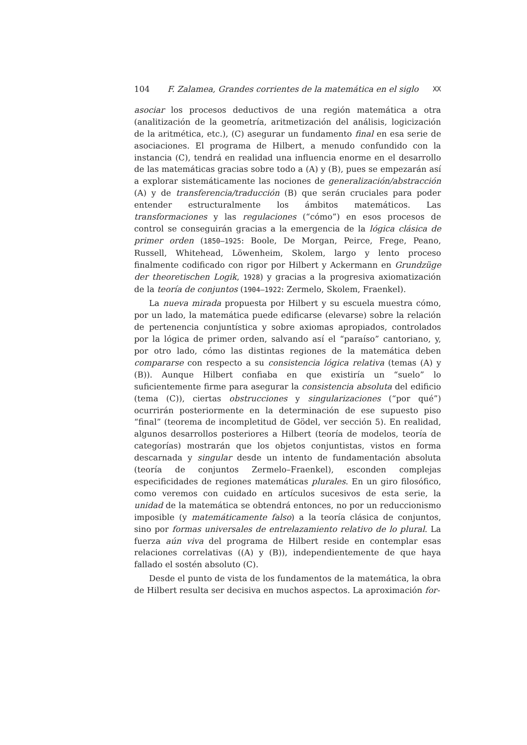104 F. Zalamea, Grandes corrientes de la matemática en el siglo XX
asociar los procesos deductivos de una región matemática a otra (analitización de la geometría, aritmetización del análisis, logicización de la aritmética, etc.), (C) asegurar un fundamento final en esa serie de asociaciones. El programa de Hilbert, a menudo confundido con la instancia (C), tendrá en realidad una influencia enorme en el desarrollo de las matemáticas gracias sobre todo a (A) y (B), pues se empezarán así a explorar sistemáticamente las nociones de generalización/abstracción (A) y de transferencia/traducción (B) que serán cruciales para poder entender estructuralmente los ámbitos matemáticos. Las transformaciones y las regulaciones (“cómo”) en esos procesos de control se conseguirán gracias a la emergencia de la lógica clásica de primer orden (1850–1925: Boole, De Morgan, Peirce, Frege, Peano, Russell, Whitehead, Löwenheim, Skolem, largo y lento proceso finalmente codificado con rigor por Hilbert y Ackermann en Grundzüge der theoretischen Logik, 1928) y gracias a la progresiva axiomatización de la teoría de conjuntos (1904–1922: Zermelo, Skolem, Fraenkel).
La nueva mirada propuesta por Hilbert y su escuela muestra cómo, por un lado, la matemática puede edificarse (elevarse) sobre la relación de pertenencia conjuntística y sobre axiomas apropiados, controlados por la lógica de primer orden, salvando así el “paraíso” cantoriano, y, por otro lado, cómo las distintas regiones de la matemática deben compararse con respecto a su consistencia lógica relativa (temas (A) y (B)). Aunque Hilbert confiaba en que existiría un “suelo” lo suficientemente firme para asegurar la consistencia absoluta del edificio (tema (C)), ciertas obstrucciones y singularizaciones (“por qué”) ocurrirán posteriormente en la determinación de ese supuesto piso “final” (teorema de incompletitud de Gödel, ver sección 5). En realidad, algunos desarrollos posteriores a Hilbert (teoría de modelos, teoría de categorías) mostrarán que los objetos conjuntistas, vistos en forma descarnada y singular desde un intento de fundamentación absoluta (teoría de conjuntos Zermelo–Fraenkel), esconden complejas especificidades de regiones matemáticas plurales. En un giro filosófico, como veremos con cuidado en artículos sucesivos de esta serie, la unidad de la matemática se obtendrá entonces, no por un reduccionismo imposible (y matemáticamente falso) a la teoría clásica de conjuntos, sino por formas universales de entrelazamiento relativo de lo plural. La fuerza aún viva del programa de Hilbert reside en contemplar esas relaciones correlativas ((A) y (B)), independientemente de que haya fallado el sostén absoluto (C).
Desde el punto de vista de los fundamentos de la matemática, la obra de Hilbert resulta ser decisiva en muchos aspectos. La aproximación for-